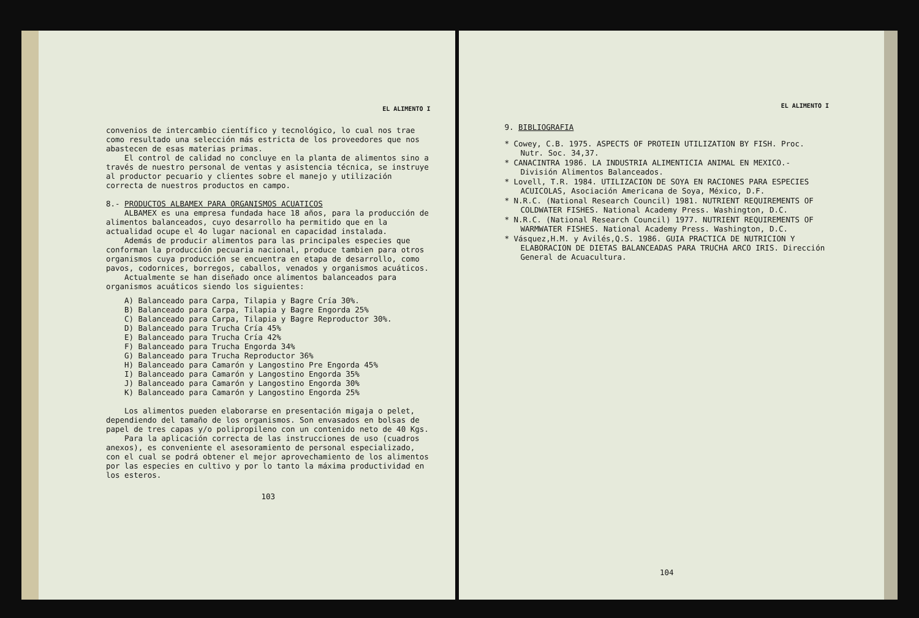EL ALIMENTO I
convenios de intercambio científico y tecnológico, lo cual nos trae como resultado una selección más estricta de los proveedores que nos abastecen de esas materias primas.
El control de calidad no concluye en la planta de alimentos sino a través de nuestro personal de ventas y asistencia técnica, se instruye al productor pecuario y clientes sobre el manejo y utilización correcta de nuestros productos en campo.
8.- PRODUCTOS ALBAMEX PARA ORGANISMOS ACUATICOS
ALBAMEX es una empresa fundada hace 18 años, para la producción de alimentos balanceados, cuyo desarrollo ha permitido que en la actualidad ocupe el 4o lugar nacional en capacidad instalada.
Además de producir alimentos para las principales especies que conforman la producción pecuaria nacional, produce tambien para otros organismos cuya producción se encuentra en etapa de desarrollo, como pavos, codornices, borregos, caballos, venados y organismos acuáticos.
Actualmente se han diseñado once alimentos balanceados para organismos acuáticos siendo los siguientes:
A) Balanceado para Carpa, Tilapia y Bagre Cría 30%.
B) Balanceado para Carpa, Tilapia y Bagre Engorda 25%
C) Balanceado para Carpa, Tilapia y Bagre Reproductor 30%.
D) Balanceado para Trucha Cría 45%
E) Balanceado para Trucha Cría 42%
F) Balanceado para Trucha Engorda 34%
G) Balanceado para Trucha Reproductor 36%
H) Balanceado para Camarón y Langostino Pre Engorda 45%
I) Balanceado para Camarón y Langostino Engorda 35%
J) Balanceado para Camarón y Langostino Engorda 30%
K) Balanceado para Camarón y Langostino Engorda 25%
Los alimentos pueden elaborarse en presentación migaja o pelet, dependiendo del tamaño de los organismos. Son envasados en bolsas de papel de tres capas y/o polipropileno con un contenido neto de 40 Kgs.
Para la aplicación correcta de las instrucciones de uso (cuadros anexos), es conveniente el asesoramiento de personal especializado, con el cual se podrá obtener el mejor aprovechamiento de los alimentos por las especies en cultivo y por lo tanto la máxima productividad en los esteros.
103
EL ALIMENTO I
9. BIBLIOGRAFIA
* Cowey, C.B. 1975. ASPECTS OF PROTEIN UTILIZATION BY FISH. Proc. Nutr. Soc. 34,37.
* CANACINTRA 1986. LA INDUSTRIA ALIMENTICIA ANIMAL EN MEXICO.- División Alimentos Balanceados.
* Lovell, T.R. 1984. UTILIZACION DE SOYA EN RACIONES PARA ESPECIES ACUICOLAS, Asociación Americana de Soya, México, D.F.
* N.R.C. (National Research Council) 1981. NUTRIENT REQUIREMENTS OF COLDWATER FISHES. National Academy Press. Washington, D.C.
* N.R.C. (National Research Council) 1977. NUTRIENT REQUIREMENTS OF WARMWATER FISHES. National Academy Press. Washington, D.C.
* Vásquez,H.M. y Avilés,Q.S. 1986. GUIA PRACTICA DE NUTRICION Y ELABORACION DE DIETAS BALANCEADAS PARA TRUCHA ARCO IRIS. Dirección General de Acuacultura.
104